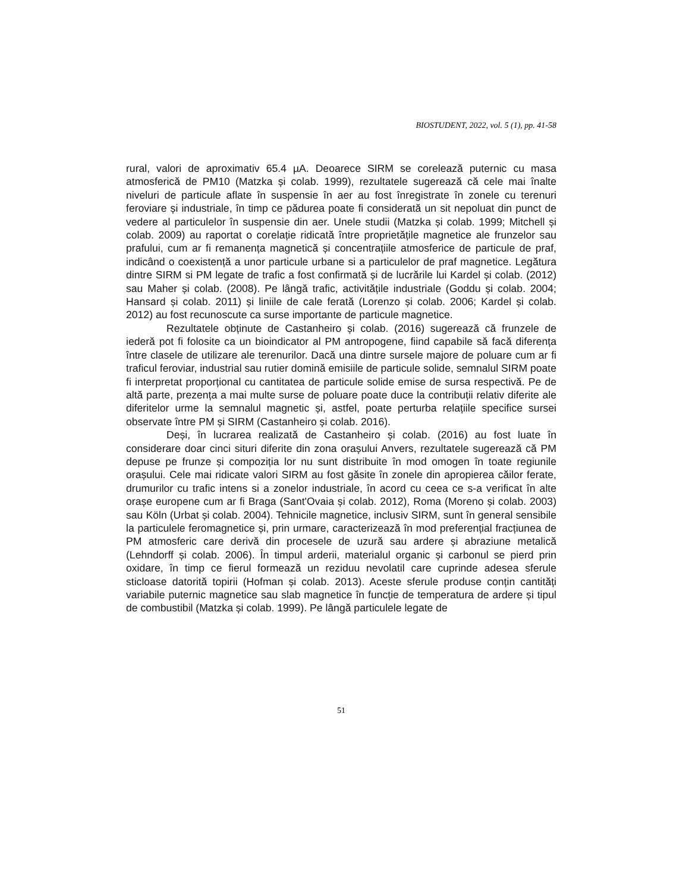BIOSTUDENT, 2022, vol. 5 (1), pp. 41-58
rural, valori de aproximativ 65.4 µA. Deoarece SIRM se corelează puternic cu masa atmosferică de PM10 (Matzka și colab. 1999), rezultatele sugerează că cele mai înalte niveluri de particule aflate în suspensie în aer au fost înregistrate în zonele cu terenuri feroviare și industriale, în timp ce pădurea poate fi considerată un sit nepoluat din punct de vedere al particulelor în suspensie din aer. Unele studii (Matzka și colab. 1999; Mitchell și colab. 2009) au raportat o corelație ridicată între proprietățile magnetice ale frunzelor sau prafului, cum ar fi remanența magnetică și concentrațiile atmosferice de particule de praf, indicând o coexistență a unor particule urbane si a particulelor de praf magnetice. Legătura dintre SIRM si PM legate de trafic a fost confirmată și de lucrările lui Kardel și colab. (2012) sau Maher și colab. (2008). Pe lângă trafic, activitățile industriale (Goddu și colab. 2004; Hansard și colab. 2011) și liniile de cale ferată (Lorenzo și colab. 2006; Kardel și colab. 2012) au fost recunoscute ca surse importante de particule magnetice.
Rezultatele obținute de Castanheiro și colab. (2016) sugerează că frunzele de iederă pot fi folosite ca un bioindicator al PM antropogene, fiind capabile să facă diferența între clasele de utilizare ale terenurilor. Dacă una dintre sursele majore de poluare cum ar fi traficul feroviar, industrial sau rutier domină emisiile de particule solide, semnalul SIRM poate fi interpretat proporțional cu cantitatea de particule solide emise de sursa respectivă. Pe de altă parte, prezența a mai multe surse de poluare poate duce la contribuții relativ diferite ale diferitelor urme la semnalul magnetic și, astfel, poate perturba relațiile specifice sursei observate între PM și SIRM (Castanheiro și colab. 2016).
Deși, în lucrarea realizată de Castanheiro și colab. (2016) au fost luate în considerare doar cinci situri diferite din zona orașului Anvers, rezultatele sugerează că PM depuse pe frunze și compoziția lor nu sunt distribuite în mod omogen în toate regiunile orașului. Cele mai ridicate valori SIRM au fost găsite în zonele din apropierea căilor ferate, drumurilor cu trafic intens si a zonelor industriale, în acord cu ceea ce s-a verificat în alte orașe europene cum ar fi Braga (Sant'Ovaia și colab. 2012), Roma (Moreno și colab. 2003) sau Köln (Urbat și colab. 2004). Tehnicile magnetice, inclusiv SIRM, sunt în general sensibile la particulele feromagnetice și, prin urmare, caracterizează în mod preferențial fracțiunea de PM atmosferic care derivă din procesele de uzură sau ardere și abraziune metalică (Lehndorff și colab. 2006). În timpul arderii, materialul organic și carbonul se pierd prin oxidare, în timp ce fierul formează un reziduu nevolatil care cuprinde adesea sferule sticloase datorită topirii (Hofman și colab. 2013). Aceste sferule produse conțin cantități variabile puternic magnetice sau slab magnetice în funcție de temperatura de ardere și tipul de combustibil (Matzka și colab. 1999). Pe lângă particulele legate de
51